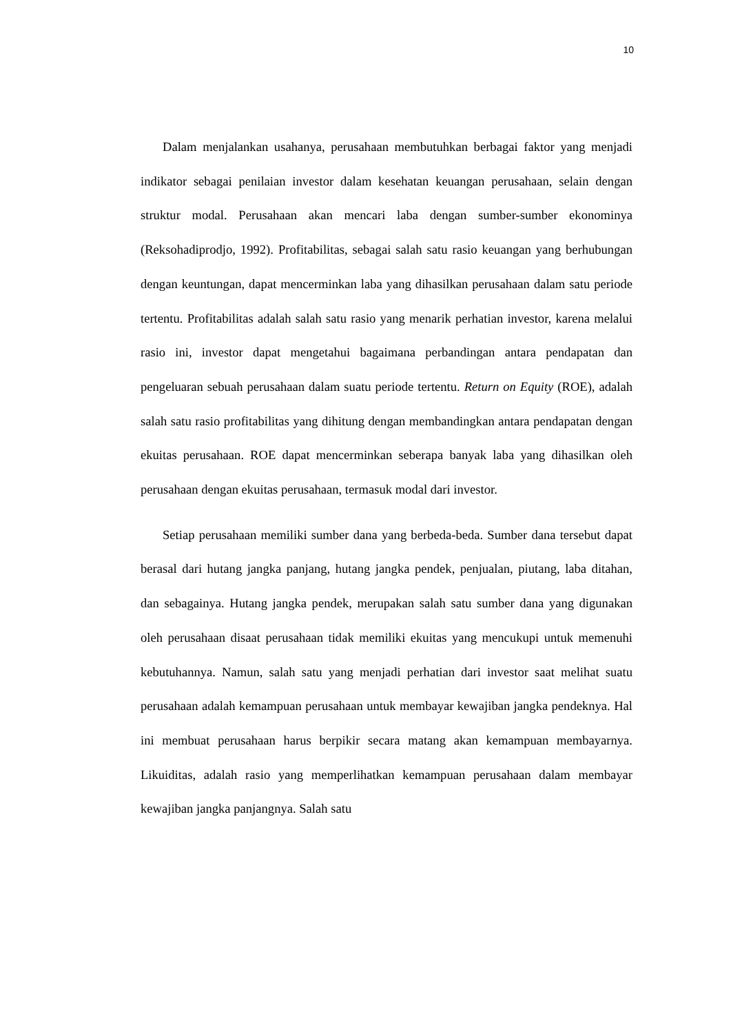10
Dalam menjalankan usahanya, perusahaan membutuhkan berbagai faktor yang menjadi indikator sebagai penilaian investor dalam kesehatan keuangan perusahaan, selain dengan struktur modal. Perusahaan akan mencari laba dengan sumber-sumber ekonominya (Reksohadiprodjo, 1992). Profitabilitas, sebagai salah satu rasio keuangan yang berhubungan dengan keuntungan, dapat mencerminkan laba yang dihasilkan perusahaan dalam satu periode tertentu. Profitabilitas adalah salah satu rasio yang menarik perhatian investor, karena melalui rasio ini, investor dapat mengetahui bagaimana perbandingan antara pendapatan dan pengeluaran sebuah perusahaan dalam suatu periode tertentu. Return on Equity (ROE), adalah salah satu rasio profitabilitas yang dihitung dengan membandingkan antara pendapatan dengan ekuitas perusahaan. ROE dapat mencerminkan seberapa banyak laba yang dihasilkan oleh perusahaan dengan ekuitas perusahaan, termasuk modal dari investor.
Setiap perusahaan memiliki sumber dana yang berbeda-beda. Sumber dana tersebut dapat berasal dari hutang jangka panjang, hutang jangka pendek, penjualan, piutang, laba ditahan, dan sebagainya. Hutang jangka pendek, merupakan salah satu sumber dana yang digunakan oleh perusahaan disaat perusahaan tidak memiliki ekuitas yang mencukupi untuk memenuhi kebutuhannya. Namun, salah satu yang menjadi perhatian dari investor saat melihat suatu perusahaan adalah kemampuan perusahaan untuk membayar kewajiban jangka pendeknya. Hal ini membuat perusahaan harus berpikir secara matang akan kemampuan membayarnya. Likuiditas, adalah rasio yang memperlihatkan kemampuan perusahaan dalam membayar kewajiban jangka panjangnya. Salah satu